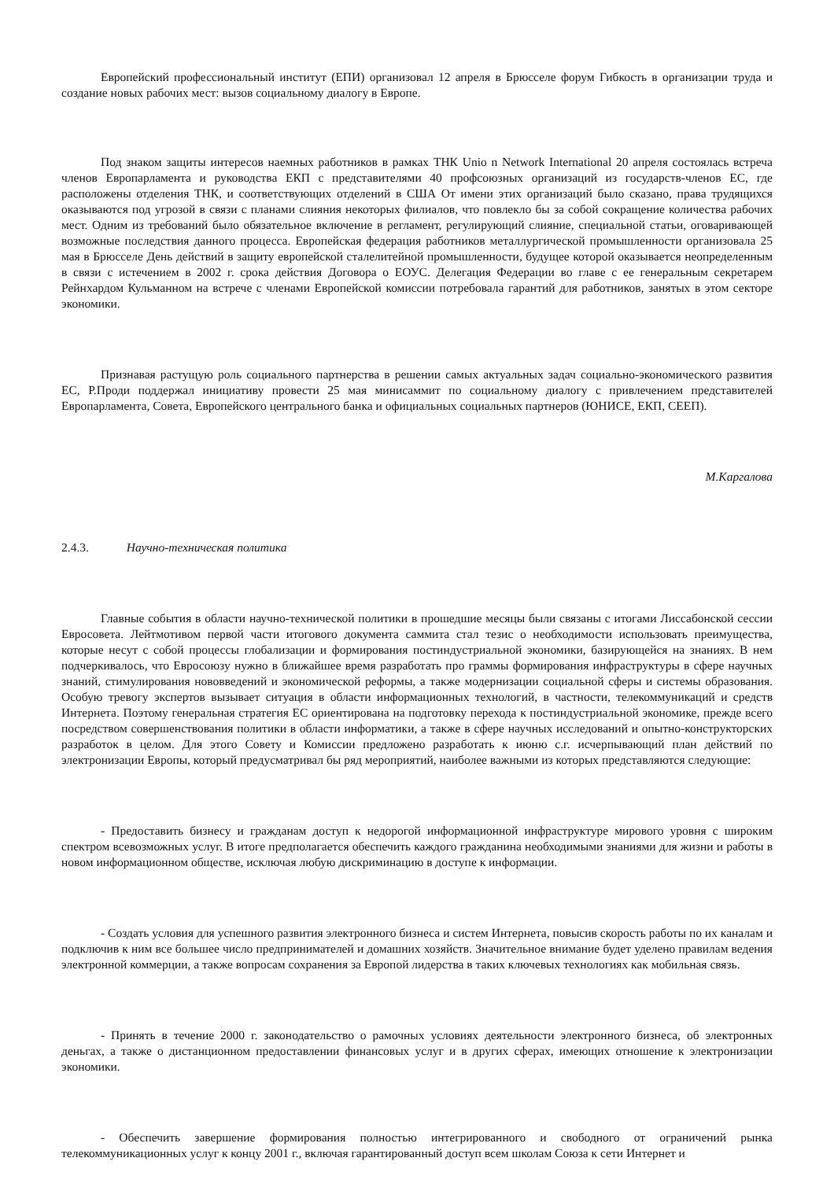Европейский профессиональный институт (ЕПИ) организовал 12 апреля в Брюсселе форум Гибкость в организации труда и создание новых рабочих мест: вызов социальному диалогу в Европе.
Под знаком защиты интересов наемных работников в рамках ТНК Unio n Network International 20 апреля состоялась встреча членов Европарламента и руководства ЕКП с представителями 40 профсоюзных организаций из государств-членов ЕС, где расположены отделения ТНК, и соответствующих отделений в США От имени этих организаций было сказано, права трудящихся оказываются под угрозой в связи с планами слияния некоторых филиалов, что повлекло бы за собой сокращение количества рабочих мест. Одним из требований было обязательное включение в регламент, регулирующий слияние, специальной статьи, оговаривающей возможные последствия данного процесса. Европейская федерация работников металлургической промышленности организовала 25 мая в Брюсселе День действий в защиту европейской сталелитейной промышленности, будущее которой оказывается неопределенным в связи с истечением в 2002 г. срока действия Договора о ЕОУС. Делегация Федерации во главе с ее генеральным секретарем Рейнхардом Кульманном на встрече с членами Европейской комиссии потребовала гарантий для работников, занятых в этом секторе экономики.
Признавая растущую роль социального партнерства в решении самых актуальных задач социально-экономического развития ЕС, Р.Проди поддержал инициативу провести 25 мая минисаммит по социальному диалогу с привлечением представителей Европарламента, Совета, Европейского центрального банка и официальных социальных партнеров (ЮНИСЕ, ЕКП, СЕЕП).
М.Каргалова
2.4.3. Научно-техническая политика
Главные события в области научно-технической политики в прошедшие месяцы были связаны с итогами Лиссабонской сессии Евросовета. Лейтмотивом первой части итогового документа саммита стал тезис о необходимости использовать преимущества, которые несут с собой процессы глобализации и формирования постиндустриальной экономики, базирующейся на знаниях. В нем подчеркивалось, что Евросоюзу нужно в ближайшее время разработать про граммы формирования инфраструктуры в сфере научных знаний, стимулирования нововведений и экономической реформы, а также модернизации социальной сферы и системы образования. Особую тревогу экспертов вызывает ситуация в области информационных технологий, в частности, телекоммуникаций и средств Интернета. Поэтому генеральная стратегия ЕС ориентирована на подготовку перехода к постиндустриальной экономике, прежде всего посредством совершенствования политики в области информатики, а также в сфере научных исследований и опытно-конструкторских разработок в целом. Для этого Совету и Комиссии предложено разработать к июню с.г. исчерпывающий план действий по электронизации Европы, который предусматривал бы ряд мероприятий, наиболее важными из которых представляются следующие:
- Предоставить бизнесу и гражданам доступ к недорогой информационной инфраструктуре мирового уровня с широким спектром всевозможных услуг. В итоге предполагается обеспечить каждого гражданина необходимыми знаниями для жизни и работы в новом информационном обществе, исключая любую дискриминацию в доступе к информации.
- Создать условия для успешного развития электронного бизнеса и систем Интернета, повысив скорость работы по их каналам и подключив к ним все большее число предпринимателей и домашних хозяйств. Значительное внимание будет уделено правилам ведения электронной коммерции, а также вопросам сохранения за Европой лидерства в таких ключевых технологиях как мобильная связь.
- Принять в течение 2000 г. законодательство о рамочных условиях деятельности электронного бизнеса, об электронных деньгах, а также о дистанционном предоставлении финансовых услуг и в других сферах, имеющих отношение к электронизации экономики.
- Обеспечить завершение формирования полностью интегрированного и свободного от ограничений рынка телекоммуникационных услуг к концу 2001 г., включая гарантированный доступ всем школам Союза к сети Интернет и